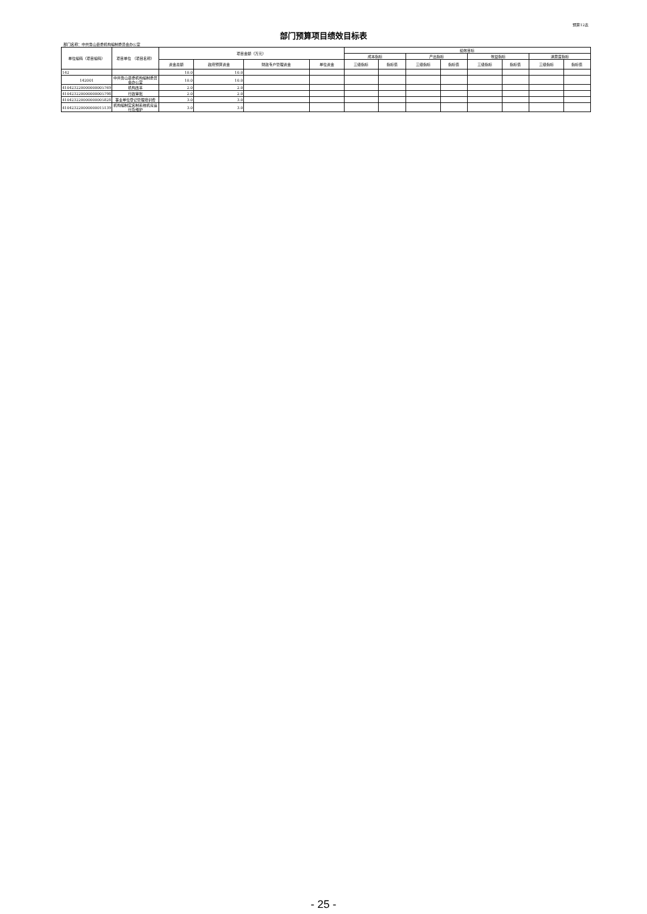预算12表
部门预算项目绩效目标表
部门名称：中共鲁山县委机构编制委员会办公室
| 单位编码（项目编码） | 项目单位 （项目名称） | 项目金额（万元） | | | | 绩效目标 | | | | | | | |
| --- | --- | --- | --- | --- | --- | --- | --- | --- | --- | --- | --- | --- | --- |
| | | | | | | 成本指标 | | 产出指标 | | 效益指标 | | 满意度指标 | |
| | | 资金总额 | 政府预算资金 | 财政专户管理资金 | 单位资金 | 三级指标 | 指标值 | 三级指标 | 指标值 | 三级指标 | 指标值 | 三级指标 | 指标值 |
| 142 | | 10.0 | 10.0 | | | | | | | | | | |
| 142001 | 中共鲁山县委机构编制委员会办公室 | 10.0 | 10.0 | | | | | | | | | | |
| 410423220000000005769 | 机构改革 | 2.0 | 2.0 | | | | | | | | | | |
| 410423220000000005798 | 行政审批 | 2.0 | 2.0 | | | | | | | | | | |
| 410423220000000005828 | 事业单位登记管理培训费 | 3.0 | 3.0 | | | | | | | | | | |
| 410423220000000015139 | 机构编制实名制系统机房运行及维护 | 3.0 | 3.0 | | | | | | | | | | |
- 25 -